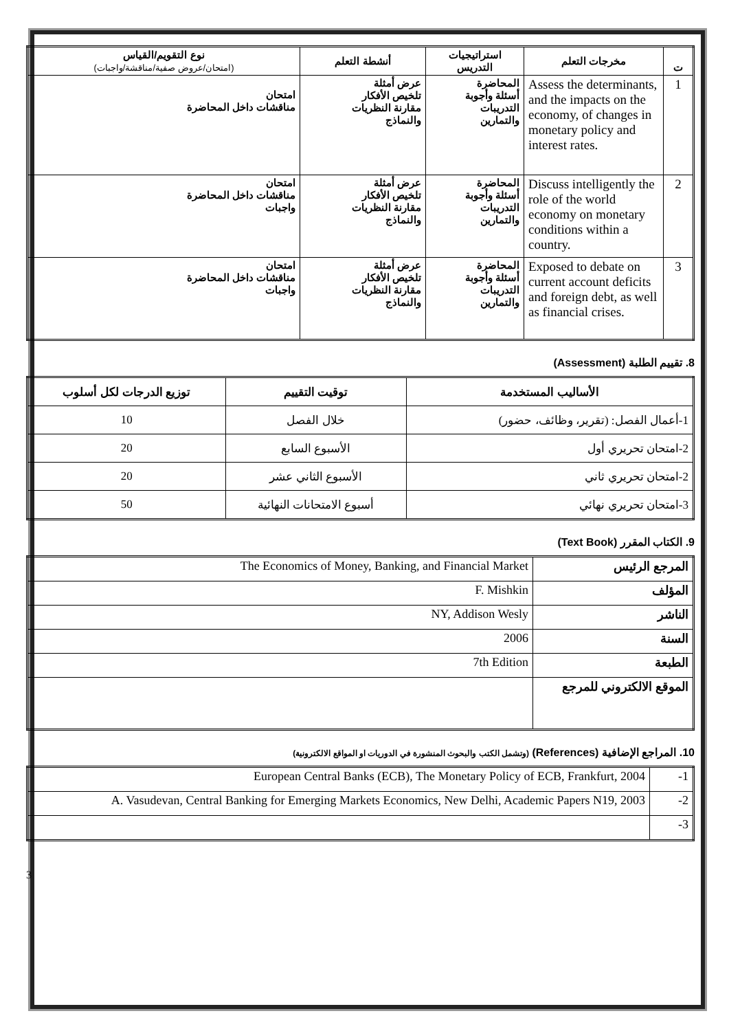| ت | مخرجات التعلم | استراتيجيات التدريس | أنشطة التعلم | نوع التقويم/القياس (امتحان/عروض صفية/مناقشة/واجبات) |
| --- | --- | --- | --- | --- |
| 1 | Assess the determinants, and the impacts on the economy, of changes in monetary policy and interest rates. | المحاضرة أسئلة وأجوبة التدريبات والتمارين | عرض أمثلة تلخيص الأفكار مقارنة النظريات والنماذج | امتحان مناقشات داخل المحاضرة |
| 2 | Discuss intelligently the role of the world economy on monetary conditions within a country. | المحاضرة أسئلة وأجوبة التدريبات والتمارين | عرض أمثلة تلخيص الأفكار مقارنة النظريات والنماذج | امتحان مناقشات داخل المحاضرة واجبات |
| 3 | Exposed to debate on current account deficits and foreign debt, as well as financial crises. | المحاضرة أسئلة وأجوبة التدريبات والتمارين | عرض أمثلة تلخيص الأفكار مقارنة النظريات والنماذج | امتحان مناقشات داخل المحاضرة واجبات |
8. تقييم الطلبة (Assessment)
| الأساليب المستخدمة | توقيت التقييم | توزيع الدرجات لكل أسلوب |
| --- | --- | --- |
| 1-أعمال الفصل: (تقرير، وظائف، حضور) | خلال الفصل | 10 |
| 2-امتحان تحريري أول | الأسبوع السابع | 20 |
| 2-امتحان تحريري ثاني | الأسبوع الثاني عشر | 20 |
| 3-امتحان تحريري نهائي | أسبوع الامتحانات النهائية | 50 |
9. الكتاب المقرر (Text Book)
| المرجع الرئيس | The Economics of Money, Banking, and Financial Market |
| المؤلف | F. Mishkin |
| الناشر | NY, Addison Wesly |
| السنة | 2006 |
| الطبعة | 7th Edition |
| الموقع الالكتروني للمرجع | |
10. المراجع الإضافية (References) (وتشمل الكتب والبحوث المنشورة في الدوريات او المواقع الالكترونية)
| 1- | European Central Banks (ECB), The Monetary Policy of ECB, Frankfurt, 2004 |
| 2- | A. Vasudevan, Central Banking for Emerging Markets Economics, New Delhi, Academic Papers N19, 2003 |
| 3- | |
3